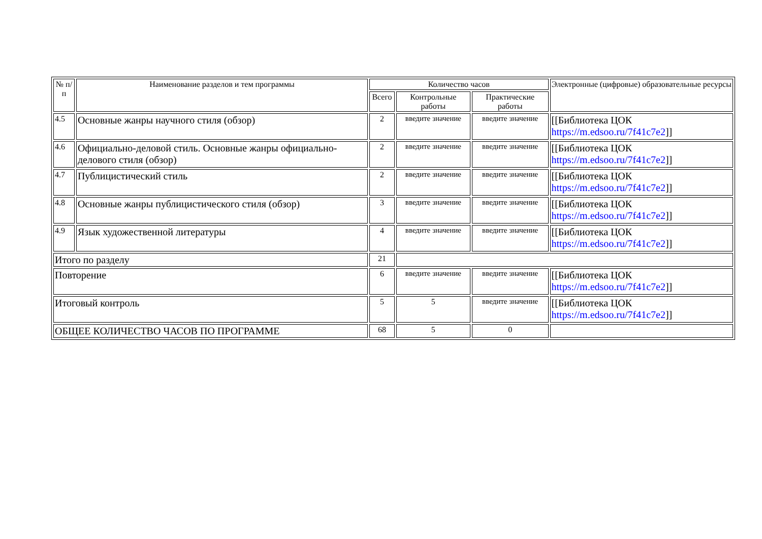| № п/п | Наименование разделов и тем программы | Количество часов | | | Электронные (цифровые) образовательные ресурсы |
| --- | --- | --- | --- | --- | --- |
| | | Всего | Контрольные работы | Практические работы | |
| 4.5 | Основные жанры научного стиля (обзор) | 2 | введите значение | введите значение | [[Библиотека ЦОК https://m.edsoo.ru/7f41c7e2 ]] |
| 4.6 | Официально-деловой стиль. Основные жанры официально-делового стиля (обзор) | 2 | введите значение | введите значение | [[Библиотека ЦОК https://m.edsoo.ru/7f41c7e2 ]] |
| 4.7 | Публицистический стиль | 2 | введите значение | введите значение | [[Библиотека ЦОК https://m.edsoo.ru/7f41c7e2 ]] |
| 4.8 | Основные жанры публицистического стиля (обзор) | 3 | введите значение | введите значение | [[Библиотека ЦОК https://m.edsoo.ru/7f41c7e2 ]] |
| 4.9 | Язык художественной литературы | 4 | введите значение | введите значение | [[Библиотека ЦОК https://m.edsoo.ru/7f41c7e2 ]] |
| Итого по разделу | | 21 | | | |
| Повторение | | 6 | введите значение | введите значение | [[Библиотека ЦОК https://m.edsoo.ru/7f41c7e2 ]] |
| Итоговый контроль | | 5 | 5 | введите значение | [[Библиотека ЦОК https://m.edsoo.ru/7f41c7e2 ]] |
| ОБЩЕЕ КОЛИЧЕСТВО ЧАСОВ ПО ПРОГРАММЕ | | 68 | 5 | 0 | |